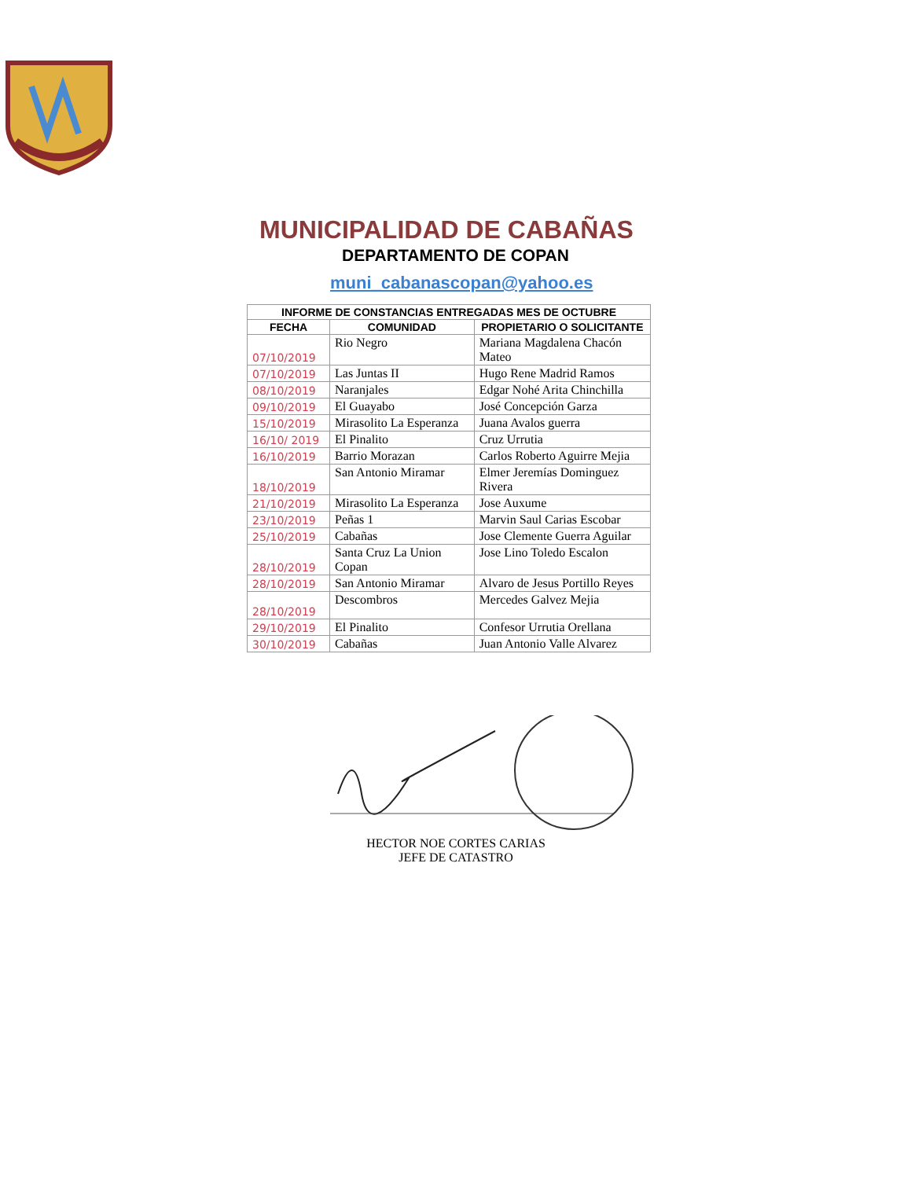MUNICIPALIDAD DE CABAÑAS
DEPARTAMENTO DE COPAN
muni_cabanascopan@yahoo.es
| INFORME DE CONSTANCIAS ENTREGADAS MES DE OCTUBRE | | |
| --- | --- | --- |
| FECHA | COMUNIDAD | PROPIETARIO O SOLICITANTE |
| 07/10/2019 | Rio Negro | Mariana Magdalena Chacón Mateo |
| 07/10/2019 | Las Juntas II | Hugo Rene Madrid Ramos |
| 08/10/2019 | Naranjales | Edgar Nohé Arita Chinchilla |
| 09/10/2019 | El Guayabo | José Concepción Garza |
| 15/10/2019 | Mirasolito La Esperanza | Juana Avalos guerra |
| 16/10/ 2019 | El Pinalito | Cruz Urrutia |
| 16/10/2019 | Barrio Morazan | Carlos Roberto Aguirre Mejia |
| 18/10/2019 | San Antonio Miramar | Elmer Jeremías Dominguez Rivera |
| 21/10/2019 | Mirasolito La Esperanza | Jose Auxume |
| 23/10/2019 | Peñas 1 | Marvin Saul Carias Escobar |
| 25/10/2019 | Cabañas | Jose Clemente Guerra Aguilar |
| 28/10/2019 | Santa Cruz La Union Copan | Jose Lino Toledo Escalon |
| 28/10/2019 | San Antonio Miramar | Alvaro de Jesus Portillo Reyes |
| 28/10/2019 | Descombros | Mercedes Galvez Mejia |
| 29/10/2019 | El Pinalito | Confesor Urrutia Orellana |
| 30/10/2019 | Cabañas | Juan Antonio Valle Alvarez |
HECTOR NOE CORTES CARIAS
JEFE DE CATASTRO